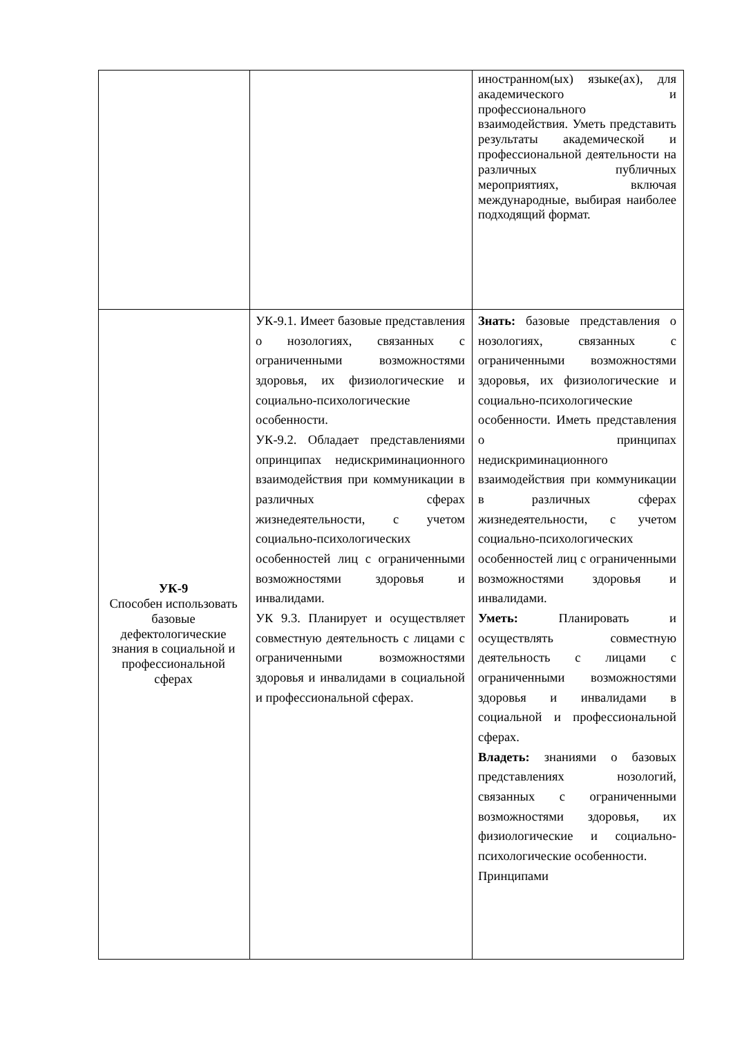| | | иностранном(ых) языке(ах), для академического и профессионального взаимодействия. Уметь представить результаты академической и профессиональной деятельности на различных публичных мероприятиях, включая международные, выбирая наиболее подходящий формат. |
| УК-9 Способен использовать базовые дефектологические знания в социальной и профессиональной сферах | УК-9.1. Имеет базовые представления о нозологиях, связанных с ограниченными возможностями здоровья, их физиологические и социально-психологические особенности. УК-9.2. Обладает представлениями опринципах недискриминационного взаимодействия при коммуникации в различных сферах жизнедеятельности, с учетом социально-психологических особенностей лиц с ограниченными возможностями здоровья и инвалидами. УК 9.3. Планирует и осуществляет совместную деятельность с лицами с ограниченными возможностями здоровья и инвалидами в социальной и профессиональной сферах. | Знать: базовые представления о нозологиях, связанных с ограниченными возможностями здоровья, их физиологические и социально-психологические особенности. Иметь представления о принципах недискриминационного взаимодействия при коммуникации в различных сферах жизнедеятельности, с учетом социально-психологических особенностей лиц с ограниченными возможностями здоровья и инвалидами. Уметь: Планировать и осуществлять совместную деятельность с лицами с ограниченными возможностями здоровья и инвалидами в социальной и профессиональной сферах. Владеть: знаниями о базовых представлениях нозологий, связанных с ограниченными возможностями здоровья, их физиологические и социально-психологические особенности. Принципами |